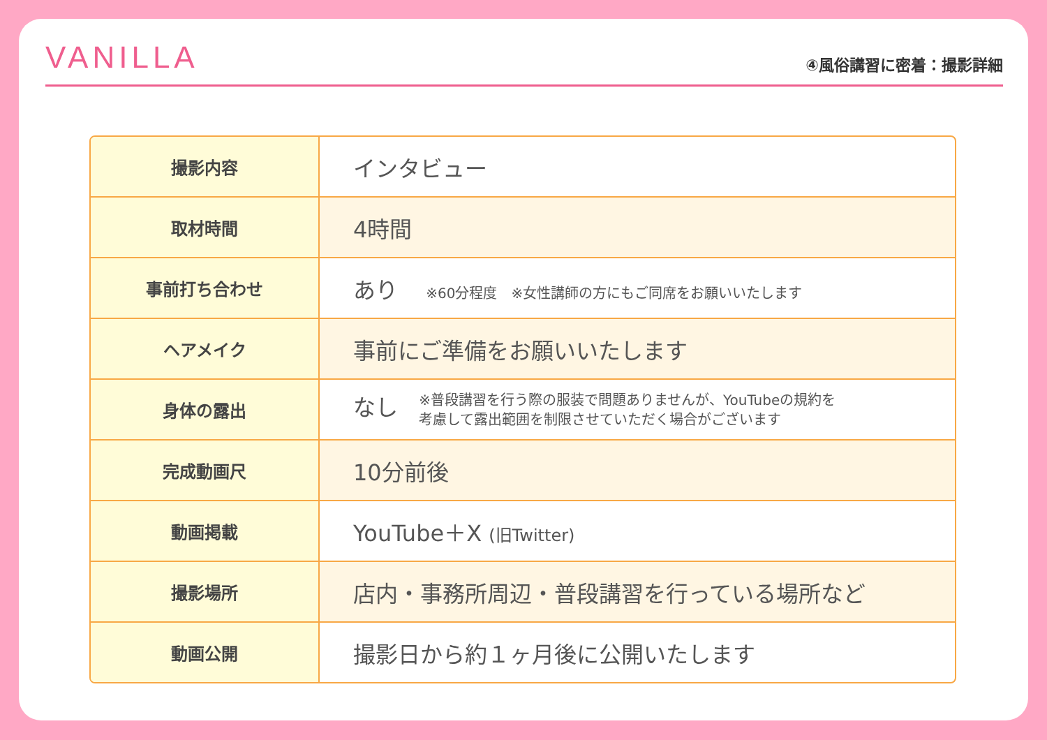VANILLA
④風俗講習に密着：撮影詳細
| 撮影内容 | インタビュー |
| 取材時間 | 4時間 |
| 事前打ち合わせ | あり ※60分程度 ※女性講師の方にもご同席をお願いいたします |
| ヘアメイク | 事前にご準備をお願いいたします |
| 身体の露出 | なし ※普段講習を行う際の服装で問題ありませんが、YouTubeの規約を 考慮して露出範囲を制限させていただく場合がございます |
| 完成動画尺 | 10分前後 |
| 動画掲載 | YouTube＋X (旧Twitter) |
| 撮影場所 | 店内・事務所周辺・普段講習を行っている場所など |
| 動画公開 | 撮影日から約１ヶ月後に公開いたします |